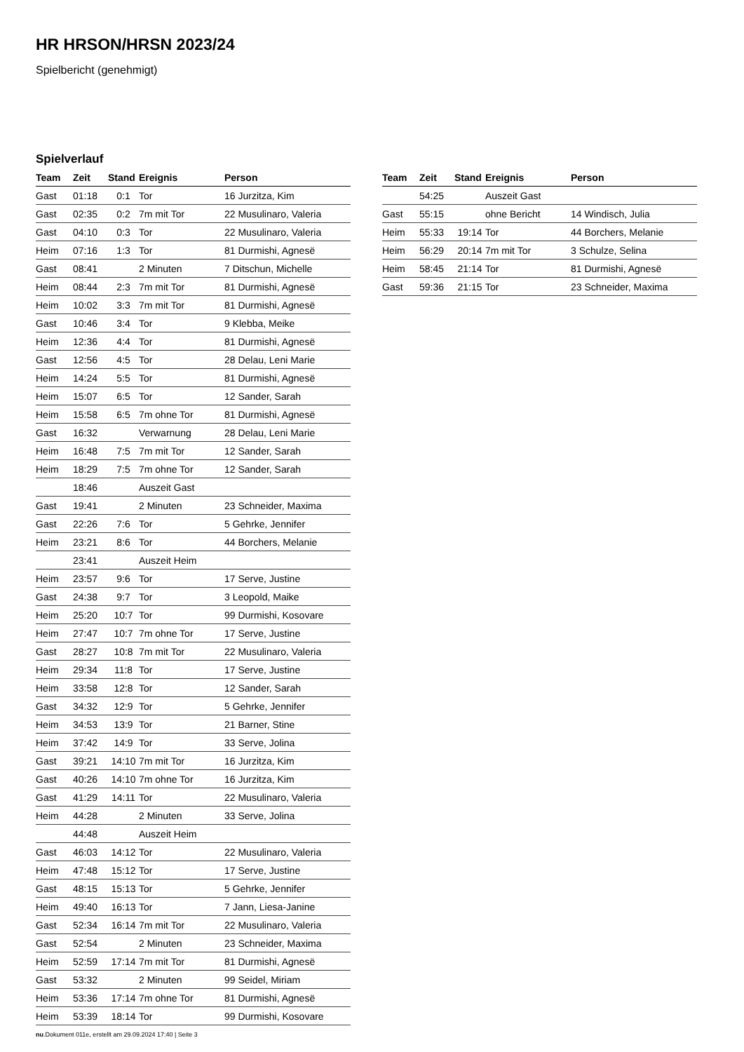HR HRSON/HRSN 2023/24
Spielbericht (genehmigt)
Spielverlauf
| Team | Zeit | Stand | Ereignis | Person |
| --- | --- | --- | --- | --- |
| Gast | 01:18 | 0:1 | Tor | 16 Jurzitza, Kim |
| Gast | 02:35 | 0:2 | 7m mit Tor | 22 Musulinaro, Valeria |
| Gast | 04:10 | 0:3 | Tor | 22 Musulinaro, Valeria |
| Heim | 07:16 | 1:3 | Tor | 81 Durmishi, Agnesë |
| Gast | 08:41 | | 2 Minuten | 7 Ditschun, Michelle |
| Heim | 08:44 | 2:3 | 7m mit Tor | 81 Durmishi, Agnesë |
| Heim | 10:02 | 3:3 | 7m mit Tor | 81 Durmishi, Agnesë |
| Gast | 10:46 | 3:4 | Tor | 9 Klebba, Meike |
| Heim | 12:36 | 4:4 | Tor | 81 Durmishi, Agnesë |
| Gast | 12:56 | 4:5 | Tor | 28 Delau, Leni Marie |
| Heim | 14:24 | 5:5 | Tor | 81 Durmishi, Agnesë |
| Heim | 15:07 | 6:5 | Tor | 12 Sander, Sarah |
| Heim | 15:58 | 6:5 | 7m ohne Tor | 81 Durmishi, Agnesë |
| Gast | 16:32 | | Verwarnung | 28 Delau, Leni Marie |
| Heim | 16:48 | 7:5 | 7m mit Tor | 12 Sander, Sarah |
| Heim | 18:29 | 7:5 | 7m ohne Tor | 12 Sander, Sarah |
| | 18:46 | | Auszeit Gast | |
| Gast | 19:41 | | 2 Minuten | 23 Schneider, Maxima |
| Gast | 22:26 | 7:6 | Tor | 5 Gehrke, Jennifer |
| Heim | 23:21 | 8:6 | Tor | 44 Borchers, Melanie |
| | 23:41 | | Auszeit Heim | |
| Heim | 23:57 | 9:6 | Tor | 17 Serve, Justine |
| Gast | 24:38 | 9:7 | Tor | 3 Leopold, Maike |
| Heim | 25:20 | 10:7 | Tor | 99 Durmishi, Kosovare |
| Heim | 27:47 | 10:7 | 7m ohne Tor | 17 Serve, Justine |
| Gast | 28:27 | 10:8 | 7m mit Tor | 22 Musulinaro, Valeria |
| Heim | 29:34 | 11:8 | Tor | 17 Serve, Justine |
| Heim | 33:58 | 12:8 | Tor | 12 Sander, Sarah |
| Gast | 34:32 | 12:9 | Tor | 5 Gehrke, Jennifer |
| Heim | 34:53 | 13:9 | Tor | 21 Barner, Stine |
| Heim | 37:42 | 14:9 | Tor | 33 Serve, Jolina |
| Gast | 39:21 | 14:10 | 7m mit Tor | 16 Jurzitza, Kim |
| Gast | 40:26 | 14:10 | 7m ohne Tor | 16 Jurzitza, Kim |
| Gast | 41:29 | 14:11 | Tor | 22 Musulinaro, Valeria |
| Heim | 44:28 | | 2 Minuten | 33 Serve, Jolina |
| | 44:48 | | Auszeit Heim | |
| Gast | 46:03 | 14:12 | Tor | 22 Musulinaro, Valeria |
| Heim | 47:48 | 15:12 | Tor | 17 Serve, Justine |
| Gast | 48:15 | 15:13 | Tor | 5 Gehrke, Jennifer |
| Heim | 49:40 | 16:13 | Tor | 7 Jann, Liesa-Janine |
| Gast | 52:34 | 16:14 | 7m mit Tor | 22 Musulinaro, Valeria |
| Gast | 52:54 | | 2 Minuten | 23 Schneider, Maxima |
| Heim | 52:59 | 17:14 | 7m mit Tor | 81 Durmishi, Agnesë |
| Gast | 53:32 | | 2 Minuten | 99 Seidel, Miriam |
| Heim | 53:36 | 17:14 | 7m ohne Tor | 81 Durmishi, Agnesë |
| Heim | 53:39 | 18:14 | Tor | 99 Durmishi, Kosovare |
| Team | Zeit | Stand | Ereignis | Person |
| --- | --- | --- | --- | --- |
| | 54:25 | | Auszeit Gast | |
| Gast | 55:15 | | ohne Bericht | 14 Windisch, Julia |
| Heim | 55:33 | 19:14 | Tor | 44 Borchers, Melanie |
| Heim | 56:29 | 20:14 | 7m mit Tor | 3 Schulze, Selina |
| Heim | 58:45 | 21:14 | Tor | 81 Durmishi, Agnesë |
| Gast | 59:36 | 21:15 | Tor | 23 Schneider, Maxima |
nu.Dokument 011e, erstellt am 29.09.2024 17:40 | Seite 3